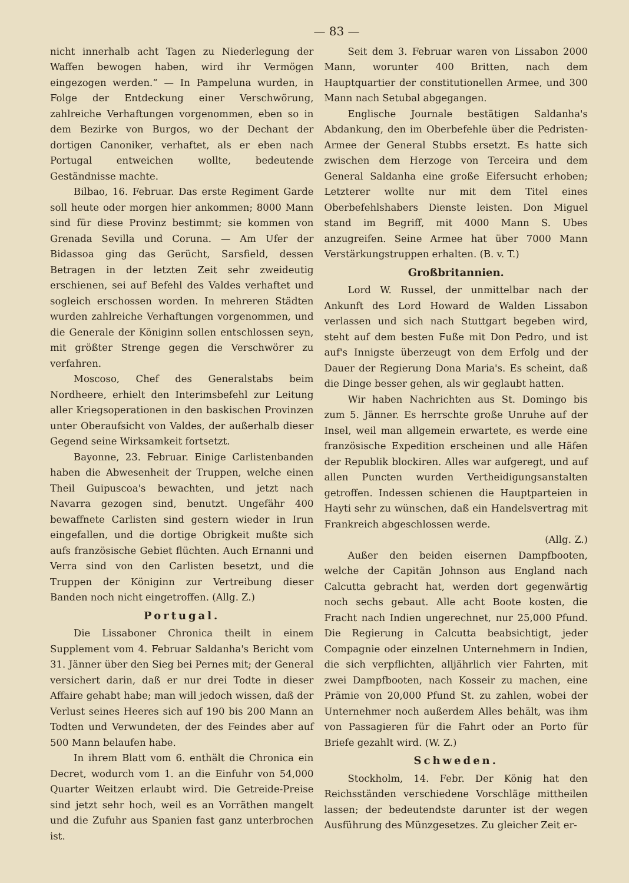— 83 —
nicht innerhalb acht Tagen zu Niederlegung der Waffen bewogen haben, wird ihr Vermögen eingezogen werden.“ — In Pampeluna wurden, in Folge der Entdeckung einer Verschwörung, zahlreiche Verhaftungen vorgenommen, eben so in dem Bezirke von Burgos, wo der Dechant der dortigen Canoniker, verhaftet, als er eben nach Portugal entweichen wollte, bedeutende Geständnisse machte.
Bilbao, 16. Februar. Das erste Regiment Garde soll heute oder morgen hier ankommen; 8000 Mann sind für diese Provinz bestimmt; sie kommen von Grenada Sevilla und Coruna. — Am Ufer der Bidassoa ging das Gerücht, Sarsfield, dessen Betragen in der letzten Zeit sehr zweideutig erschienen, sei auf Befehl des Valdes verhaftet und sogleich erschossen worden. In mehreren Städten wurden zahlreiche Verhaftungen vorgenommen, und die Generale der Königinn sollen entschlossen seyn, mit größter Strenge gegen die Verschwörer zu verfahren.
Moscoso, Chef des Generalstabs beim Nordheere, erhielt den Interimsbefehl zur Leitung aller Kriegsoperationen in den baskischen Provinzen unter Oberaufsicht von Valdes, der außerhalb dieser Gegend seine Wirksamkeit fortsetzt.
Bayonne, 23. Februar. Einige Carlistenbanden haben die Abwesenheit der Truppen, welche einen Theil Guipuscoa's bewachten, und jetzt nach Navarra gezogen sind, benutzt. Ungefähr 400 bewaffnete Carlisten sind gestern wieder in Irun eingefallen, und die dortige Obrigkeit mußte sich aufs französische Gebiet flüchten. Auch Ernanni und Verra sind von den Carlisten besetzt, und die Truppen der Königinn zur Vertreibung dieser Banden noch nicht eingetroffen. (Allg. Z.)
Portugal.
Die Lissaboner Chronica theilt in einem Supplement vom 4. Februar Saldanha's Bericht vom 31. Jänner über den Sieg bei Pernes mit; der General versichert darin, daß er nur drei Todte in dieser Affaire gehabt habe; man will jedoch wissen, daß der Verlust seines Heeres sich auf 190 bis 200 Mann an Todten und Verwundeten, der des Feindes aber auf 500 Mann belaufen habe.
In ihrem Blatt vom 6. enthält die Chronica ein Decret, wodurch vom 1. an die Einfuhr von 54,000 Quarter Weitzen erlaubt wird. Die Getreide-Preise sind jetzt sehr hoch, weil es an Vorräthen mangelt und die Zufuhr aus Spanien fast ganz unterbrochen ist.
Seit dem 3. Februar waren von Lissabon 2000 Mann, worunter 400 Britten, nach dem Hauptquartier der constitutionellen Armee, und 300 Mann nach Setubal abgegangen.
Englische Journale bestätigen Saldanha's Abdankung, den im Oberbefehle über die Pedristen-Armee der General Stubbs ersetzt. Es hatte sich zwischen dem Herzoge von Terceira und dem General Saldanha eine große Eifersucht erhoben; Letzterer wollte nur mit dem Titel eines Oberbefehlshabers Dienste leisten. Don Miguel stand im Begriff, mit 4000 Mann S. Ubes anzugreifen. Seine Armee hat über 7000 Mann Verstärkungstruppen erhalten. (B. v. T.)
Großbritannien.
Lord W. Russel, der unmittelbar nach der Ankunft des Lord Howard de Walden Lissabon verlassen und sich nach Stuttgart begeben wird, steht auf dem besten Fuße mit Don Pedro, und ist auf's Innigste überzeugt von dem Erfolg und der Dauer der Regierung Dona Maria's. Es scheint, daß die Dinge besser gehen, als wir geglaubt hatten.
Wir haben Nachrichten aus St. Domingo bis zum 5. Jänner. Es herrschte große Unruhe auf der Insel, weil man allgemein erwartete, es werde eine französische Expedition erscheinen und alle Häfen der Republik blockiren. Alles war aufgeregt, und auf allen Puncten wurden Vertheidigungsanstalten getroffen. Indessen schienen die Hauptparteien in Hayti sehr zu wünschen, daß ein Handelsvertrag mit Frankreich abgeschlossen werde.
(Allg. Z.)
Außer den beiden eisernen Dampfbooten, welche der Capitän Johnson aus England nach Calcutta gebracht hat, werden dort gegenwärtig noch sechs gebaut. Alle acht Boote kosten, die Fracht nach Indien ungerechnet, nur 25,000 Pfund. Die Regierung in Calcutta beabsichtigt, jeder Compagnie oder einzelnen Unternehmern in Indien, die sich verpflichten, alljährlich vier Fahrten, mit zwei Dampfbooten, nach Kosseir zu machen, eine Prämie von 20,000 Pfund St. zu zahlen, wobei der Unternehmer noch außerdem Alles behält, was ihm von Passagieren für die Fahrt oder an Porto für Briefe gezahlt wird. (W. Z.)
Schweden.
Stockholm, 14. Febr. Der König hat den Reichsständen verschiedene Vorschläge mittheilen lassen; der bedeutendste darunter ist der wegen Ausführung des Münzgesetzes. Zu gleicher Zeit er-